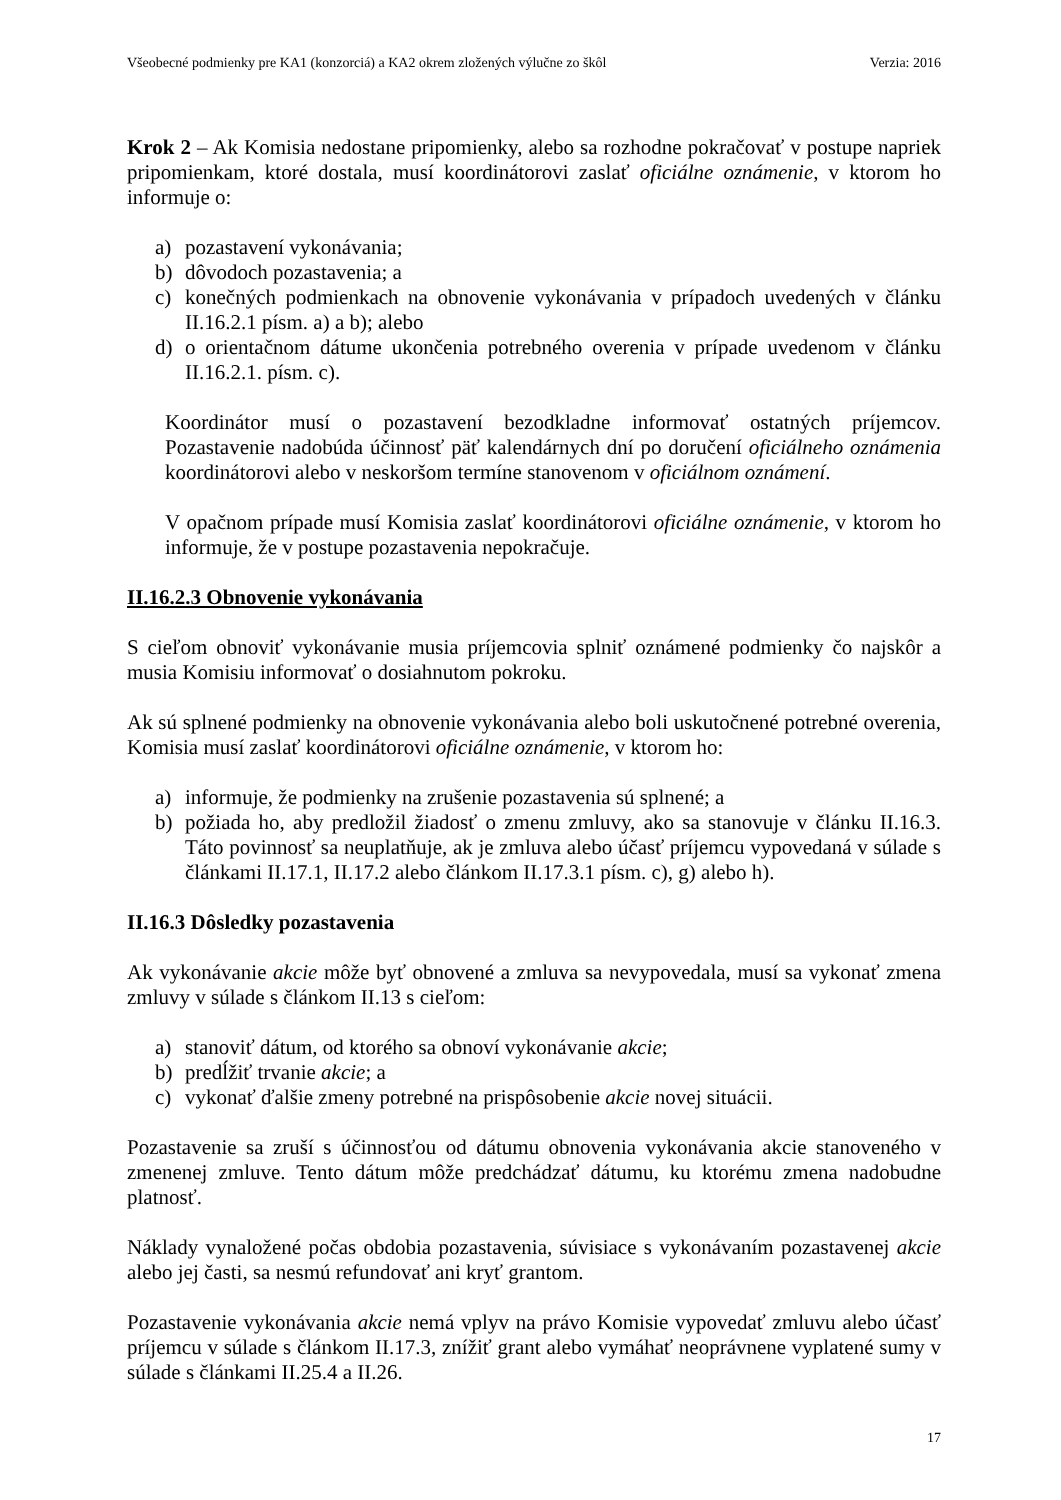Všeobecné podmienky pre KA1 (konzorciá) a KA2 okrem zložených výlučne zo škôl Verzia: 2016
Krok 2 – Ak Komisia nedostane pripomienky, alebo sa rozhodne pokračovať v postupe napriek pripomienkam, ktoré dostala, musí koordinátorovi zaslať oficiálne oznámenie, v ktorom ho informuje o:
a) pozastavení vykonávania;
b) dôvodoch pozastavenia; a
c) konečných podmienkach na obnovenie vykonávania v prípadoch uvedených v článku II.16.2.1 písm. a) a b); alebo
d) o orientačnom dátume ukončenia potrebného overenia v prípade uvedenom v článku II.16.2.1. písm. c).
Koordinátor musí o pozastavení bezodkladne informovať ostatných príjemcov. Pozastavenie nadobúda účinnosť päť kalendárnych dní po doručení oficiálneho oznámenia koordinátorovi alebo v neskoršom termíne stanovenom v oficiálnom oznámení.
V opačnom prípade musí Komisia zaslať koordinátorovi oficiálne oznámenie, v ktorom ho informuje, že v postupe pozastavenia nepokračuje.
II.16.2.3 Obnovenie vykonávania
S cieľom obnoviť vykonávanie musia príjemcovia splniť oznámené podmienky čo najskôr a musia Komisiu informovať o dosiahnutom pokroku.
Ak sú splnené podmienky na obnovenie vykonávania alebo boli uskutočnené potrebné overenia, Komisia musí zaslať koordinátorovi oficiálne oznámenie, v ktorom ho:
a) informuje, že podmienky na zrušenie pozastavenia sú splnené; a
b) požiada ho, aby predložil žiadosť o zmenu zmluvy, ako sa stanovuje v článku II.16.3. Táto povinnosť sa neuplatňuje, ak je zmluva alebo účasť príjemcu vypovedaná v súlade s článkami II.17.1, II.17.2 alebo článkom II.17.3.1 písm. c), g) alebo h).
II.16.3 Dôsledky pozastavenia
Ak vykonávanie akcie môže byť obnovené a zmluva sa nevypovedala, musí sa vykonať zmena zmluvy v súlade s článkom II.13 s cieľom:
a) stanoviť dátum, od ktorého sa obnoví vykonávanie akcie;
b) predĺžiť trvanie akcie; a
c) vykonať ďalšie zmeny potrebné na prispôsobenie akcie novej situácii.
Pozastavenie sa zruší s účinnosťou od dátumu obnovenia vykonávania akcie stanoveného v zmenenej zmluve. Tento dátum môže predchádzať dátumu, ku ktorému zmena nadobudne platnosť.
Náklady vynaložené počas obdobia pozastavenia, súvisiace s vykonávaním pozastavenej akcie alebo jej časti, sa nesmú refundovať ani kryť grantom.
Pozastavenie vykonávania akcie nemá vplyv na právo Komisie vypovedať zmluvu alebo účasť príjemcu v súlade s článkom II.17.3, znížiť grant alebo vymáhať neoprávnene vyplatené sumy v súlade s článkami II.25.4 a II.26.
17